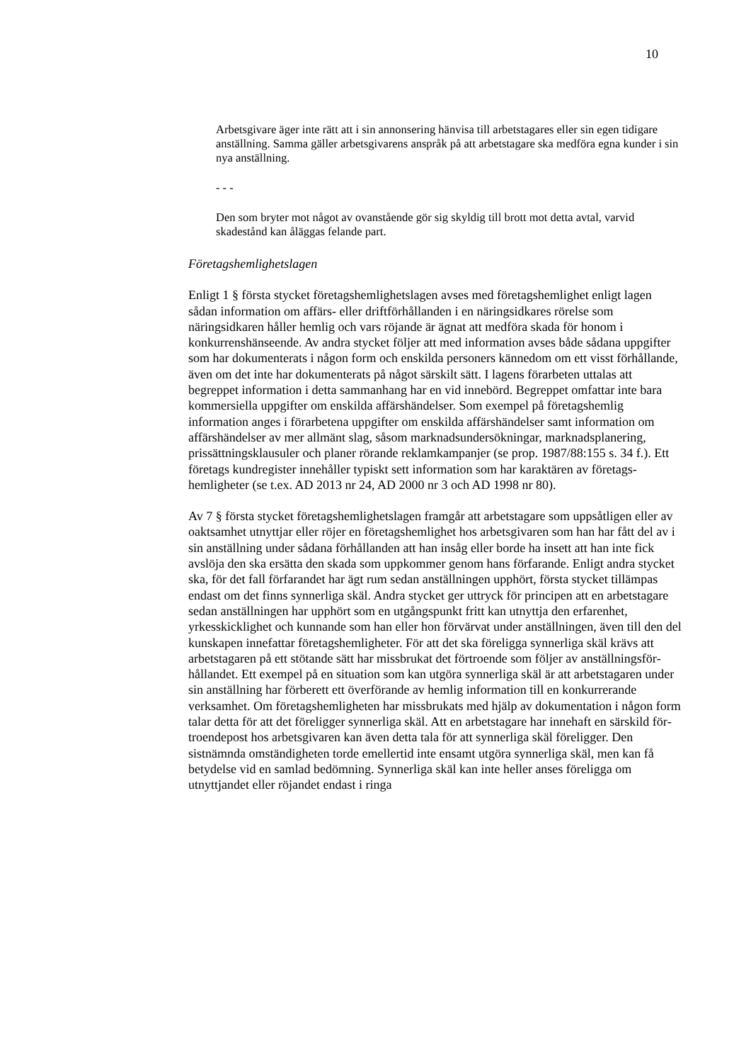10
Arbetsgivare äger inte rätt att i sin annonsering hänvisa till arbetstagares eller sin egen tidigare anställning. Samma gäller arbetsgivarens anspråk på att arbetstagare ska medföra egna kunder i sin nya anställning.
- - -
Den som bryter mot något av ovanstående gör sig skyldig till brott mot detta avtal, varvid skadestånd kan åläggas felande part.
Företagshemlighetslagen
Enligt 1 § första stycket företagshemlighetslagen avses med företagshemlighet enligt lagen sådan information om affärs- eller driftförhållanden i en närings­idkares rörelse som näringsidkaren håller hemlig och vars röjande är ägnat att medföra skada för honom i konkurrenshänseende. Av andra stycket följer att med information avses både sådana uppgifter som har dokumenterats i någon form och enskilda personers kännedom om ett visst förhållande, även om det inte har dokumenterats på något särskilt sätt. I lagens förarbeten uttalas att begreppet information i detta sammanhang har en vid innebörd. Begreppet omfattar inte bara kommersiella uppgifter om enskilda affärshändelser. Som exempel på företagshemlig information anges i förarbetena uppgifter om enskilda affärshändelser samt information om affärshändelser av mer allmänt slag, såsom marknadsundersökningar, marknadsplanering, prissättningsklausuler och planer rörande reklamkampanjer (se prop. 1987/88:155 s. 34 f.). Ett företags kundregister innehåller typiskt sett information som har karaktären av företags­hemligheter (se t.ex. AD 2013 nr 24, AD 2000 nr 3 och AD 1998 nr 80).
Av 7 § första stycket företagshemlighetslagen framgår att arbetstagare som uppsåtligen eller av oaktsamhet utnyttjar eller röjer en företagshemlighet hos arbetsgivaren som han har fått del av i sin anställning under sådana förhållanden att han insåg eller borde ha insett att han inte fick avslöja den ska ersätta den skada som uppkommer genom hans förfarande. Enligt andra stycket ska, för det fall förfarandet har ägt rum sedan anställningen upphört, första stycket tillämpas endast om det finns synnerliga skäl. Andra stycket ger uttryck för principen att en arbetstagare sedan anställningen har upphört som en utgångspunkt fritt kan utnyttja den erfarenhet, yrkesskicklighet och kunnande som han eller hon förvärvat under anställningen, även till den del kunskapen innefattar företags­hemligheter. För att det ska föreligga synnerliga skäl krävs att arbetstagaren på ett stötande sätt har missbrukat det förtroende som följer av anställningsför­hållandet. Ett exempel på en situation som kan utgöra synnerliga skäl är att arbetstagaren under sin anställning har förberett ett överförande av hemlig information till en konkurrerande verksamhet. Om företagshemligheten har missbrukats med hjälp av dokumentation i någon form talar detta för att det föreligger synnerliga skäl. Att en arbetstagare har innehaft en särskild för­troendepost hos arbetsgivaren kan även detta tala för att synnerliga skäl före­ligger. Den sistnämnda omständigheten torde emellertid inte ensamt utgöra synnerliga skäl, men kan få betydelse vid en samlad bedömning. Synnerliga skäl kan inte heller anses föreligga om utnyttjandet eller röjandet endast i ringa